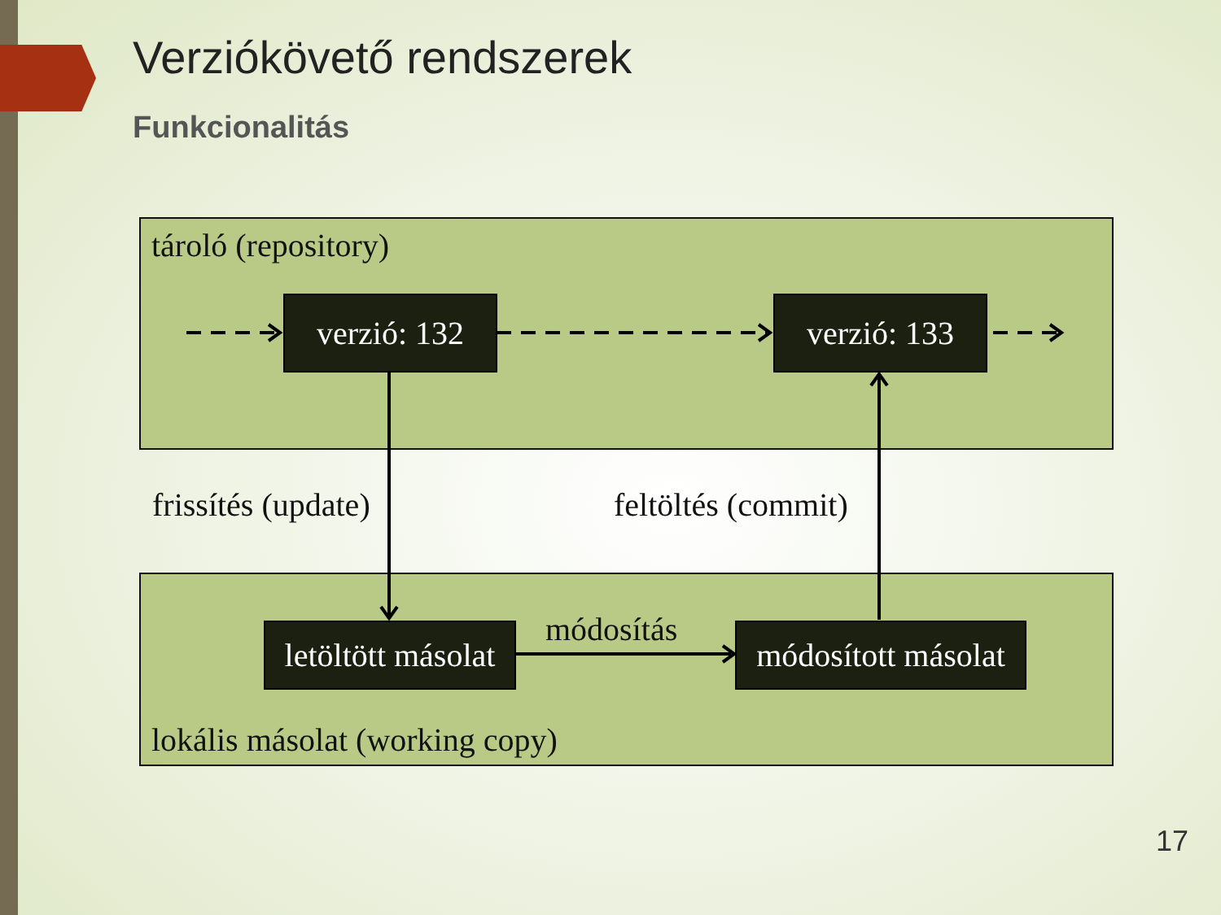Verziókövető rendszerek
Funkcionalitás
tároló (repository)
verzió: 132
verzió: 133
frissítés (update) feltöltés (commit)
módosítás
letöltött másolat
módosított másolat
lokális másolat (working copy)
17